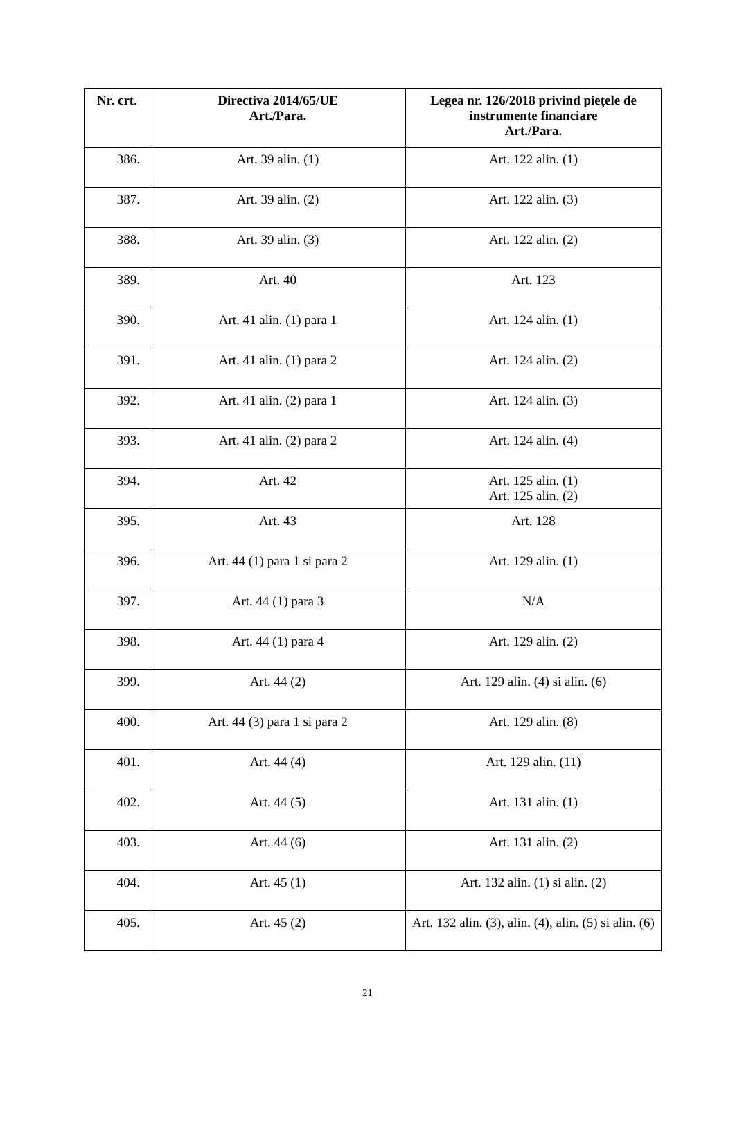| Nr. crt. | Directiva 2014/65/UE Art./Para. | Legea nr. 126/2018 privind piețele de instrumente financiare Art./Para. |
| --- | --- | --- |
| 386. | Art. 39 alin. (1) | Art. 122 alin. (1) |
| 387. | Art. 39 alin. (2) | Art. 122 alin. (3) |
| 388. | Art. 39 alin. (3) | Art. 122 alin. (2) |
| 389. | Art. 40 | Art. 123 |
| 390. | Art. 41 alin. (1) para 1 | Art. 124 alin. (1) |
| 391. | Art. 41 alin. (1) para 2 | Art. 124 alin. (2) |
| 392. | Art. 41 alin. (2) para 1 | Art. 124 alin. (3) |
| 393. | Art. 41 alin. (2) para 2 | Art. 124 alin. (4) |
| 394. | Art. 42 | Art. 125 alin. (1) Art. 125 alin. (2) |
| 395. | Art. 43 | Art. 128 |
| 396. | Art. 44 (1) para 1 si para 2 | Art. 129 alin. (1) |
| 397. | Art. 44 (1) para 3 | N/A |
| 398. | Art. 44 (1) para 4 | Art. 129 alin. (2) |
| 399. | Art. 44 (2) | Art. 129 alin. (4) si alin. (6) |
| 400. | Art. 44 (3) para 1 si para 2 | Art. 129 alin. (8) |
| 401. | Art. 44 (4) | Art. 129 alin. (11) |
| 402. | Art. 44 (5) | Art. 131 alin. (1) |
| 403. | Art. 44 (6) | Art. 131 alin. (2) |
| 404. | Art. 45 (1) | Art. 132 alin. (1) si alin. (2) |
| 405. | Art. 45 (2) | Art. 132 alin. (3), alin. (4), alin. (5) si alin. (6) |
21